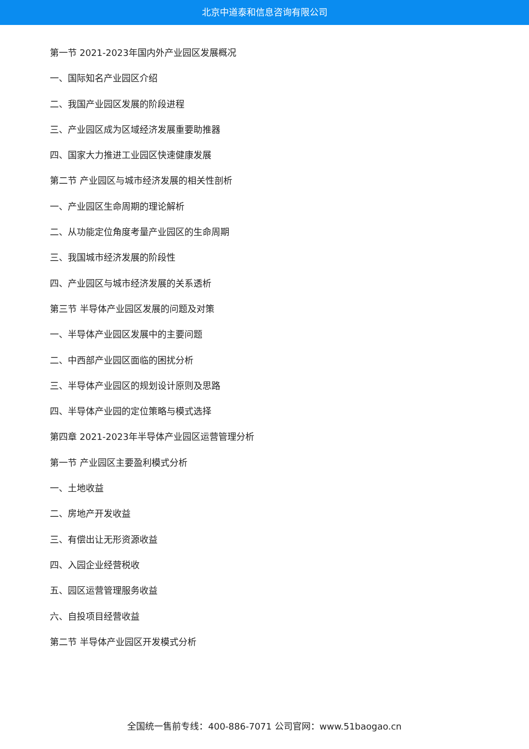北京中道泰和信息咨询有限公司
第一节 2021-2023年国内外产业园区发展概况
一、国际知名产业园区介绍
二、我国产业园区发展的阶段进程
三、产业园区成为区域经济发展重要助推器
四、国家大力推进工业园区快速健康发展
第二节 产业园区与城市经济发展的相关性剖析
一、产业园区生命周期的理论解析
二、从功能定位角度考量产业园区的生命周期
三、我国城市经济发展的阶段性
四、产业园区与城市经济发展的关系透析
第三节 半导体产业园区发展的问题及对策
一、半导体产业园区发展中的主要问题
二、中西部产业园区面临的困扰分析
三、半导体产业园区的规划设计原则及思路
四、半导体产业园的定位策略与模式选择
第四章 2021-2023年半导体产业园区运营管理分析
第一节 产业园区主要盈利模式分析
一、土地收益
二、房地产开发收益
三、有偿出让无形资源收益
四、入园企业经营税收
五、园区运营管理服务收益
六、自投项目经营收益
第二节 半导体产业园区开发模式分析
全国统一售前专线：400-886-7071 公司官网：www.51baogao.cn